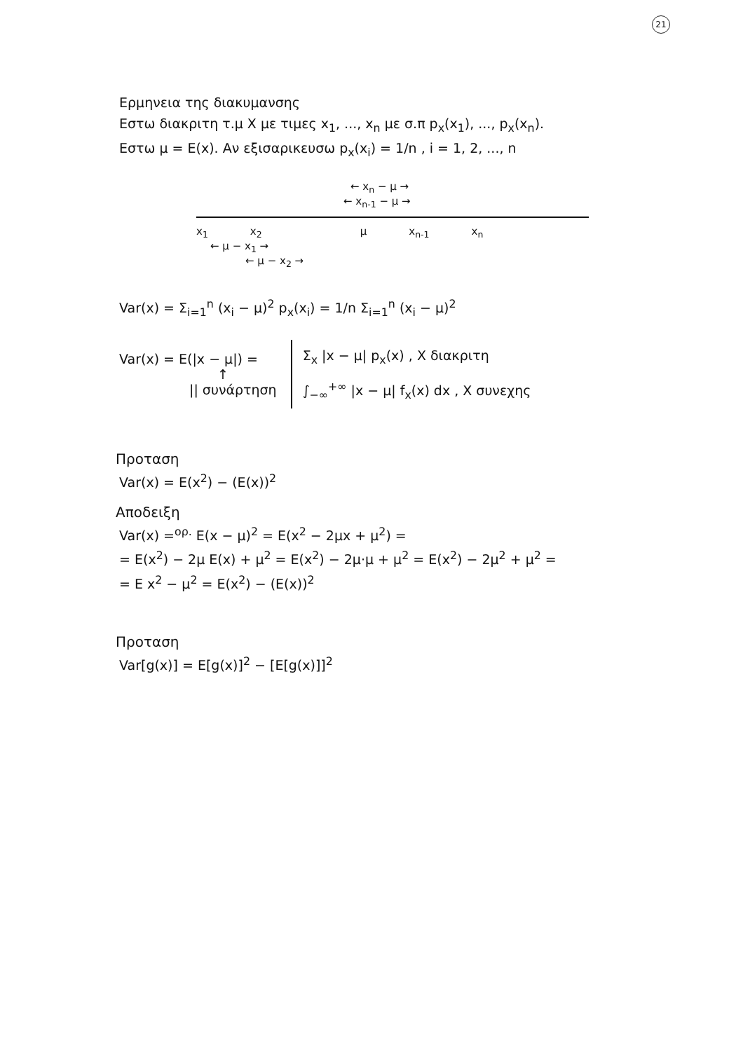21
Ερμηνεια της διακυμανσης
Εστω διακριτη τ.μ X με τιμες x<sub>1</sub>, ..., x<sub>n</sub> με σ.π p<sub>x</sub>(x<sub>1</sub>), ..., p<sub>x</sub>(x<sub>n</sub>).
Εστω μ = E(x). Αν εξισαρικευσω p<sub>x</sub>(x<sub>i</sub>) = 1/n , i = 1, 2, ..., n
← x<sub>n</sub> − μ →
← x<sub>n-1</sub> − μ →
x<sub>1</sub> x<sub>2</sub> μ x<sub>n-1</sub> x<sub>n</sub>
← μ − x<sub>1</sub> →
← μ − x<sub>2</sub> →
Var(x) = Σ<sub>i=1</sub><sup>n</sup> (x<sub>i</sub> − μ)<sup>2</sup> p<sub>x</sub>(x<sub>i</sub>) = 1/n Σ<sub>i=1</sub><sup>n</sup> (x<sub>i</sub> − μ)<sup>2</sup>
Var(x) = E(|x − μ|) =
↑
|| συνάρτηση
Σ<sub>x</sub> |x − μ| p<sub>x</sub>(x) , X διακριτη
∫<sub>−∞</sub><sup>+∞</sup> |x − μ| f<sub>x</sub>(x) dx , X συνεχης
Προταση
Var(x) = E(x<sup>2</sup>) − (E(x))<sup>2</sup>
Αποδειξη
Var(x) =<sup>ορ.</sup> E(x − μ)<sup>2</sup> = E(x<sup>2</sup> − 2μx + μ<sup>2</sup>) =
= E(x<sup>2</sup>) − 2μ E(x) + μ<sup>2</sup> = E(x<sup>2</sup>) − 2μ·μ + μ<sup>2</sup> = E(x<sup>2</sup>) − 2μ<sup>2</sup> + μ<sup>2</sup> =
= E x<sup>2</sup> − μ<sup>2</sup> = E(x<sup>2</sup>) − (E(x))<sup>2</sup>
Προταση
Var[g(x)] = E[g(x)]<sup>2</sup> − [E[g(x)]]<sup>2</sup>